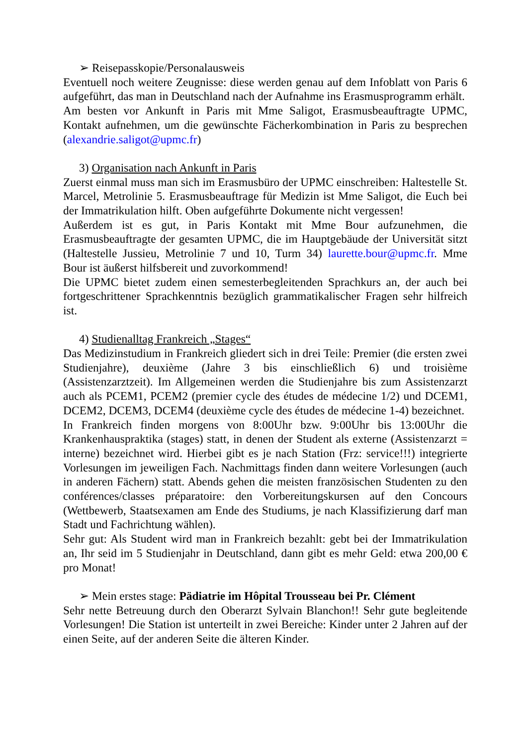➢ Reisepasskopie/Personalausweis
Eventuell noch weitere Zeugnisse: diese werden genau auf dem Infoblatt von Paris 6 aufgeführt, das man in Deutschland nach der Aufnahme ins Erasmusprogramm erhält.
Am besten vor Ankunft in Paris mit Mme Saligot, Erasmusbeauftragte UPMC, Kontakt aufnehmen, um die gewünschte Fächerkombination in Paris zu besprechen (alexandrie.saligot@upmc.fr)
3) Organisation nach Ankunft in Paris
Zuerst einmal muss man sich im Erasmusbüro der UPMC einschreiben: Haltestelle St. Marcel, Metrolinie 5. Erasmusbeauftrage für Medizin ist Mme Saligot, die Euch bei der Immatrikulation hilft. Oben aufgeführte Dokumente nicht vergessen!
Außerdem ist es gut, in Paris Kontakt mit Mme Bour aufzunehmen, die Erasmusbeauftragte der gesamten UPMC, die im Hauptgebäude der Universität sitzt (Haltestelle Jussieu, Metrolinie 7 und 10, Turm 34) laurette.bour@upmc.fr. Mme Bour ist äußerst hilfsbereit und zuvorkommend!
Die UPMC bietet zudem einen semesterbegleitenden Sprachkurs an, der auch bei fortgeschrittener Sprachkenntnis bezüglich grammatikalischer Fragen sehr hilfreich ist.
4) Studienalltag Frankreich „Stages“
Das Medizinstudium in Frankreich gliedert sich in drei Teile: Premier (die ersten zwei Studienjahre), deuxième (Jahre 3 bis einschließlich 6) und troisième (Assistenzarztzeit). Im Allgemeinen werden die Studienjahre bis zum Assistenzarzt auch als PCEM1, PCEM2 (premier cycle des études de médecine 1/2) und DCEM1, DCEM2, DCEM3, DCEM4 (deuxième cycle des études de médecine 1-4) bezeichnet.
In Frankreich finden morgens von 8:00Uhr bzw. 9:00Uhr bis 13:00Uhr die Krankenhauspraktika (stages) statt, in denen der Student als externe (Assistenzarzt = interne) bezeichnet wird. Hierbei gibt es je nach Station (Frz: service!!!) integrierte Vorlesungen im jeweiligen Fach. Nachmittags finden dann weitere Vorlesungen (auch in anderen Fächern) statt. Abends gehen die meisten französischen Studenten zu den conférences/classes préparatoire: den Vorbereitungskursen auf den Concours (Wettbewerb, Staatsexamen am Ende des Studiums, je nach Klassifizierung darf man Stadt und Fachrichtung wählen).
Sehr gut: Als Student wird man in Frankreich bezahlt: gebt bei der Immatrikulation an, Ihr seid im 5 Studienjahr in Deutschland, dann gibt es mehr Geld: etwa 200,00 € pro Monat!
➢ Mein erstes stage: Pädiatrie im Hôpital Trousseau bei Pr. Clément
Sehr nette Betreuung durch den Oberarzt Sylvain Blanchon!! Sehr gute begleitende Vorlesungen! Die Station ist unterteilt in zwei Bereiche: Kinder unter 2 Jahren auf der einen Seite, auf der anderen Seite die älteren Kinder.